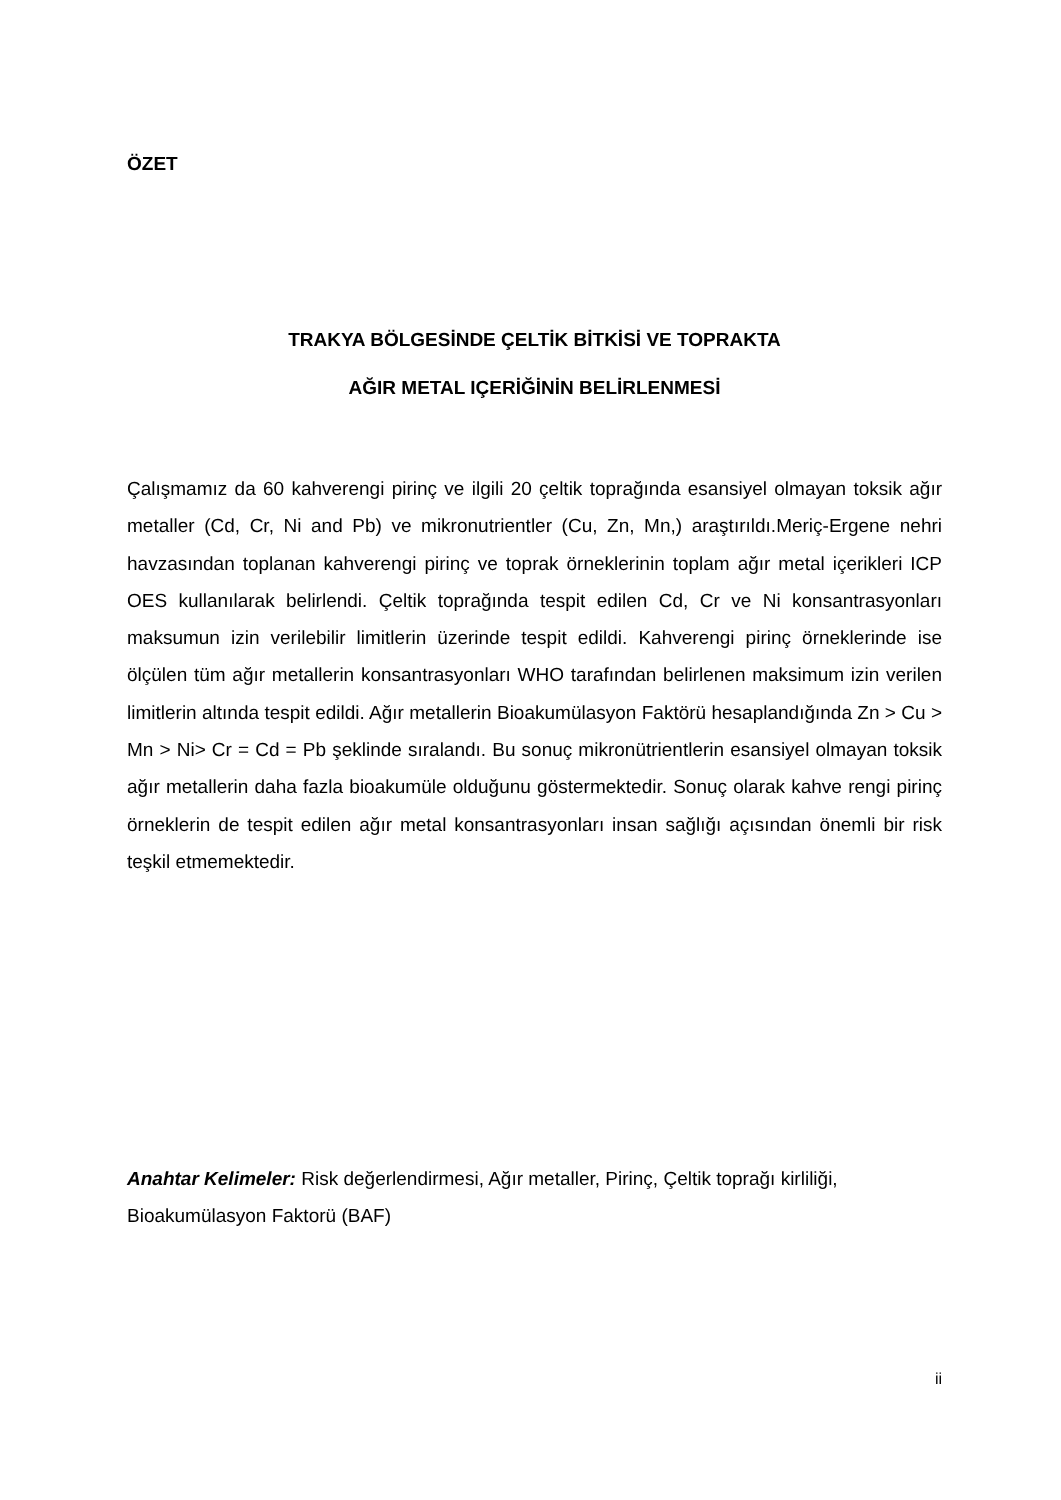ÖZET
TRAKYA BÖLGESİNDE ÇELTİK BİTKİSİ VE TOPRAKTA
AĞIR METAL IÇERİĞİNİN BELİRLENMESİ
Çalışmamız da 60 kahverengi pirinç ve ilgili 20 çeltik toprağında esansiyel olmayan toksik ağır metaller (Cd, Cr, Ni and Pb) ve mikronutrientler (Cu, Zn, Mn,) araştırıldı.Meriç-Ergene nehri havzasından toplanan kahverengi pirinç ve toprak örneklerinin toplam ağır metal içerikleri ICP OES kullanılarak belirlendi. Çeltik toprağında tespit edilen Cd, Cr ve Ni konsantrasyonları maksumun izin verilebilir limitlerin üzerinde tespit edildi. Kahverengi pirinç örneklerinde ise ölçülen tüm ağır metallerin konsantrasyonları WHO tarafından belirlenen maksimum izin verilen limitlerin altında tespit edildi. Ağır metallerin Bioakumülasyon Faktörü hesaplandığında Zn > Cu > Mn > Ni> Cr = Cd = Pb şeklinde sıralandı. Bu sonuç mikronütrientlerin esansiyel olmayan toksik ağır metallerin daha fazla bioakumüle olduğunu göstermektedir. Sonuç olarak kahve rengi pirinç örneklerin de tespit edilen ağır metal konsantrasyonları insan sağlığı açısından önemli bir risk teşkil etmemektedir.
Anahtar Kelimeler: Risk değerlendirmesi, Ağır metaller, Pirinç, Çeltik toprağı kirliliği, Bioakumülasyon Faktorü (BAF)
ii